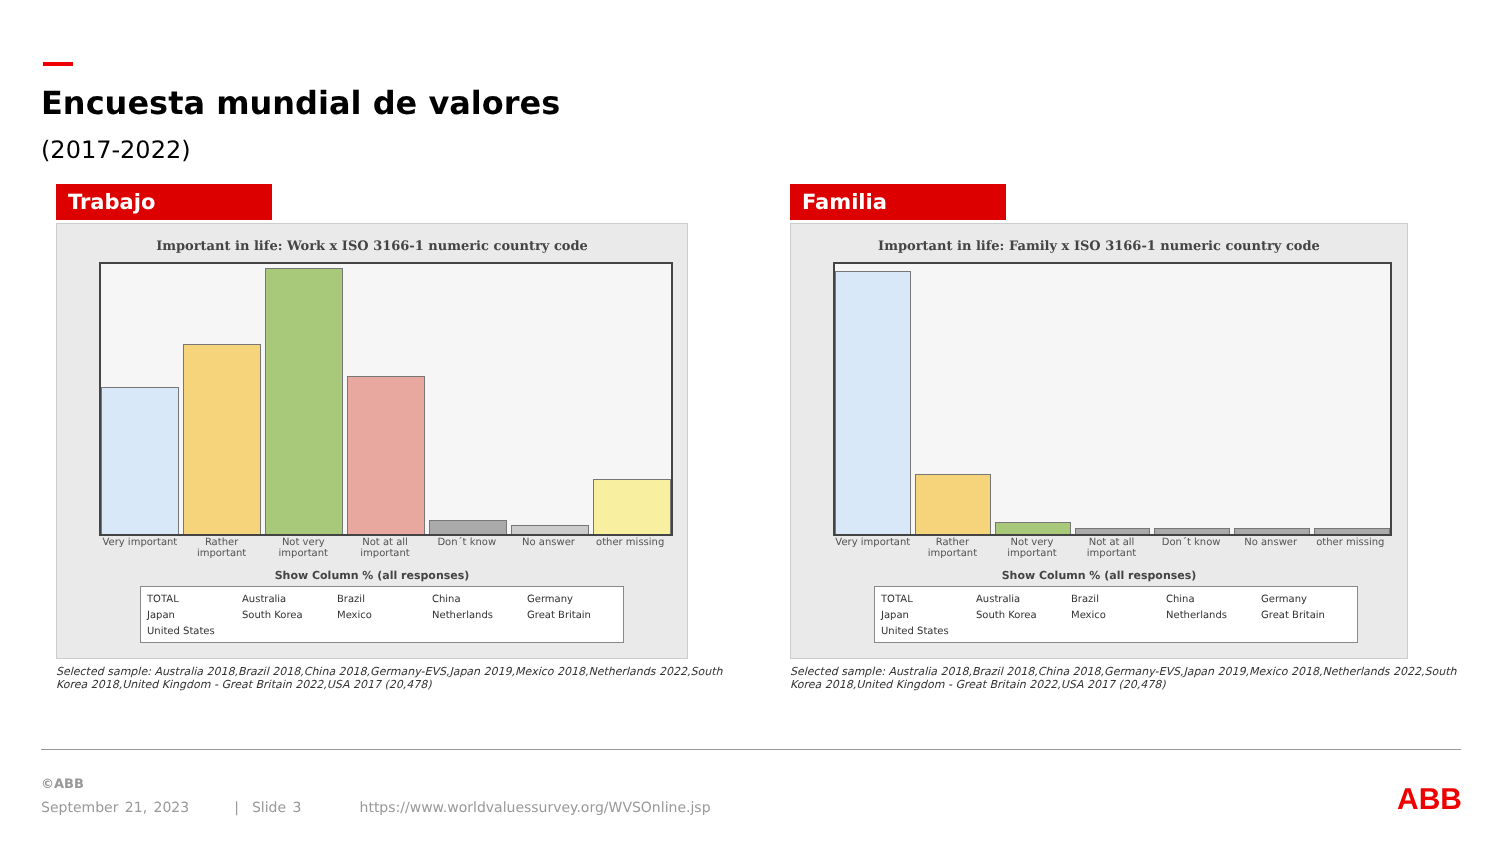Encuesta mundial de valores
(2017-2022)
Trabajo
Important in life: Work x ISO 3166-1 numeric country code
Very important Rather important Not very important Not at all important Don´t know No answer other missing
Show Column % (all responses)
TOTAL Australia Brazil China Germany Japan South Korea Mexico Netherlands Great Britain United States
Selected sample: Australia 2018,Brazil 2018,China 2018,Germany-EVS,Japan 2019,Mexico 2018,Netherlands 2022,South Korea 2018,United Kingdom - Great Britain 2022,USA 2017 (20,478)
Familia
Important in life: Family x ISO 3166-1 numeric country code
Very important Rather important Not very important Not at all important Don´t know No answer other missing
Show Column % (all responses)
TOTAL Australia Brazil China Germany Japan South Korea Mexico Netherlands Great Britain United States
Selected sample: Australia 2018,Brazil 2018,China 2018,Germany-EVS,Japan 2019,Mexico 2018,Netherlands 2022,South Korea 2018,United Kingdom - Great Britain 2022,USA 2017 (20,478)
©ABB
September 21, 2023 | Slide 3 https://www.worldvaluessurvey.org/WVSOnline.jsp
ABB